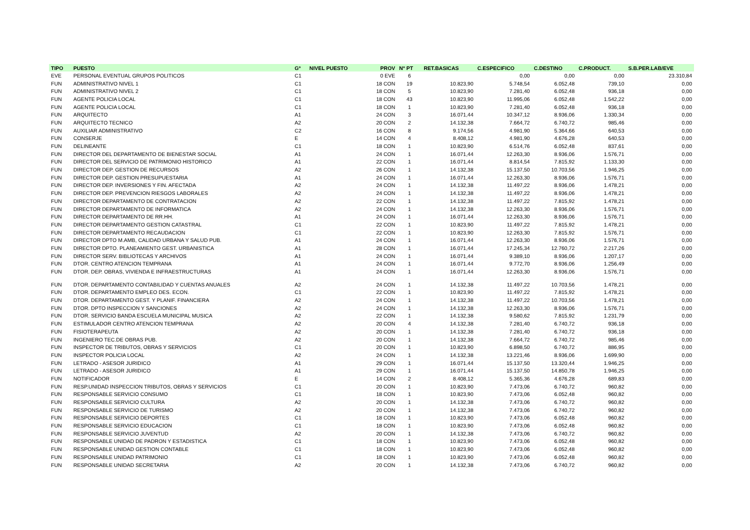| TIPO | PUESTO | Gº | NIVEL PUESTO | PROV | Nº PT | RET.BASICAS | C.ESPECIFICO | C.DESTINO | C.PRODUCT. | S.B.PER.LAB/EVE |
| --- | --- | --- | --- | --- | --- | --- | --- | --- | --- | --- |
| EVE | PERSONAL EVENTUAL GRUPOS POLITICOS | C1 | | 0 EVE | 6 | | 0,00 | 0,00 | 0,00 | 23.310,84 |
| FUN | ADMINISTRATIVO NIVEL 1 | C1 | | 18 CON | 19 | 10.823,90 | 5.748,54 | 6.052,48 | 739,10 | 0,00 |
| FUN | ADMINISTRATIVO NIVEL 2 | C1 | | 18 CON | 5 | 10.823,90 | 7.281,40 | 6.052,48 | 936,18 | 0,00 |
| FUN | AGENTE POLICIA LOCAL | C1 | | 18 CON | 43 | 10.823,90 | 11.995,06 | 6.052,48 | 1.542,22 | 0,00 |
| FUN | AGENTE POLICIA LOCAL | C1 | | 18 CON | 1 | 10.823,90 | 7.281,40 | 6.052,48 | 936,18 | 0,00 |
| FUN | ARQUITECTO | A1 | | 24 CON | 3 | 16.071,44 | 10.347,12 | 8.936,06 | 1.330,34 | 0,00 |
| FUN | ARQUITECTO TECNICO | A2 | | 20 CON | 2 | 14.132,38 | 7.664,72 | 6.740,72 | 985,46 | 0,00 |
| FUN | AUXILIAR ADMINISTRATIVO | C2 | | 16 CON | 8 | 9.174,56 | 4.981,90 | 5.364,66 | 640,53 | 0,00 |
| FUN | CONSERJE | E | | 14 CON | 4 | 8.408,12 | 4.981,90 | 4.676,28 | 640,53 | 0,00 |
| FUN | DELINEANTE | C1 | | 18 CON | 1 | 10.823,90 | 6.514,76 | 6.052,48 | 837,61 | 0,00 |
| FUN | DIRECTOR DEL DEPARTAMENTO DE BIENESTAR SOCIAL | A1 | | 24 CON | 1 | 16.071,44 | 12.263,30 | 8.936,06 | 1.576,71 | 0,00 |
| FUN | DIRECTOR DEL SERVICIO DE PATRIMONIO HISTORICO | A1 | | 22 CON | 1 | 16.071,44 | 8.814,54 | 7.815,92 | 1.133,30 | 0,00 |
| FUN | DIRECTOR DEP. GESTION DE RECURSOS | A2 | | 26 CON | 1 | 14.132,38 | 15.137,50 | 10.703,56 | 1.946,25 | 0,00 |
| FUN | DIRECTOR DEP. GESTION PRESUPUESTARIA | A1 | | 24 CON | 1 | 16.071,44 | 12.263,30 | 8.936,06 | 1.576,71 | 0,00 |
| FUN | DIRECTOR DEP. INVERSIONES Y FIN. AFECTADA | A2 | | 24 CON | 1 | 14.132,38 | 11.497,22 | 8.936,06 | 1.478,21 | 0,00 |
| FUN | DIRECTOR DEP. PREVENCION RIESGOS LABORALES | A2 | | 24 CON | 1 | 14.132,38 | 11.497,22 | 8.936,06 | 1.478,21 | 0,00 |
| FUN | DIRECTOR DEPARTAMENTO DE CONTRATACION | A2 | | 22 CON | 1 | 14.132,38 | 11.497,22 | 7.815,92 | 1.478,21 | 0,00 |
| FUN | DIRECTOR DEPARTAMENTO DE INFORMATICA | A2 | | 24 CON | 1 | 14.132,38 | 12.263,30 | 8.936,06 | 1.576,71 | 0,00 |
| FUN | DIRECTOR DEPARTAMENTO DE RR.HH. | A1 | | 24 CON | 1 | 16.071,44 | 12.263,30 | 8.936,06 | 1.576,71 | 0,00 |
| FUN | DIRECTOR DEPARTAMENTO GESTION CATASTRAL | C1 | | 22 CON | 1 | 10.823,90 | 11.497,22 | 7.815,92 | 1.478,21 | 0,00 |
| FUN | DIRECTOR DEPARTAMENTO RECAUDACION | C1 | | 22 CON | 1 | 10.823,90 | 12.263,30 | 7.815,92 | 1.576,71 | 0,00 |
| FUN | DIRECTOR DPTO M.AMB, CALIDAD URBANA Y SALUD PUB. | A1 | | 24 CON | 1 | 16.071,44 | 12.263,30 | 8.936,06 | 1.576,71 | 0,00 |
| FUN | DIRECTOR DPTO. PLANEAMIENTO GEST. URBANISTICA | A1 | | 28 CON | 1 | 16.071,44 | 17.245,34 | 12.760,72 | 2.217,26 | 0,00 |
| FUN | DIRECTOR SERV. BIBLIOTECAS Y ARCHIVOS | A1 | | 24 CON | 1 | 16.071,44 | 9.389,10 | 8.936,06 | 1.207,17 | 0,00 |
| FUN | DTOR. CENTRO ATENCION TEMPRANA | A1 | | 24 CON | 1 | 16.071,44 | 9.772,70 | 8.936,06 | 1.256,49 | 0,00 |
| FUN | DTOR. DEP. OBRAS, VIVIENDA E INFRAESTRUCTURAS | A1 | | 24 CON | 1 | 16.071,44 | 12.263,30 | 8.936,06 | 1.576,71 | 0,00 |
| FUN | DTOR. DEPARTAMENTO CONTABILIDAD Y CUENTAS ANUALES | A2 | | 24 CON | 1 | 14.132,38 | 11.497,22 | 10.703,56 | 1.478,21 | 0,00 |
| FUN | DTOR. DEPARTAMENTO EMPLEO DES. ECON. | C1 | | 22 CON | 1 | 10.823,90 | 11.497,22 | 7.815,92 | 1.478,21 | 0,00 |
| FUN | DTOR. DEPARTAMENTO GEST. Y PLANIF. FINANCIERA | A2 | | 24 CON | 1 | 14.132,38 | 11.497,22 | 10.703,56 | 1.478,21 | 0,00 |
| FUN | DTOR. DPTO INSPECCION Y SANCIONES | A2 | | 24 CON | 1 | 14.132,38 | 12.263,30 | 8.936,06 | 1.576,71 | 0,00 |
| FUN | DTOR. SERVICIO BANDA ESCUELA MUNICIPAL MUSICA | A2 | | 22 CON | 1 | 14.132,38 | 9.580,62 | 7.815,92 | 1.231,79 | 0,00 |
| FUN | ESTIMULADOR CENTRO ATENCION TEMPRANA | A2 | | 20 CON | 4 | 14.132,38 | 7.281,40 | 6.740,72 | 936,18 | 0,00 |
| FUN | FISIOTERAPEUTA | A2 | | 20 CON | 1 | 14.132,38 | 7.281,40 | 6.740,72 | 936,18 | 0,00 |
| FUN | INGENIERO TEC.DE OBRAS PUB. | A2 | | 20 CON | 1 | 14.132,38 | 7.664,72 | 6.740,72 | 985,46 | 0,00 |
| FUN | INSPECTOR DE TRIBUTOS, OBRAS Y SERVICIOS | C1 | | 20 CON | 1 | 10.823,90 | 6.898,50 | 6.740,72 | 886,95 | 0,00 |
| FUN | INSPECTOR POLICIA LOCAL | A2 | | 24 CON | 1 | 14.132,38 | 13.221,46 | 8.936,06 | 1.699,90 | 0,00 |
| FUN | LETRADO - ASESOR JURIDICO | A1 | | 29 CON | 1 | 16.071,44 | 15.137,50 | 13.320,44 | 1.946,25 | 0,00 |
| FUN | LETRADO - ASESOR JURIDICO | A1 | | 29 CON | 1 | 16.071,44 | 15.137,50 | 14.850,78 | 1.946,25 | 0,00 |
| FUN | NOTIFICADOR | E | | 14 CON | 2 | 8.408,12 | 5.365,36 | 4.676,28 | 689,83 | 0,00 |
| FUN | RESP.UNIDAD INSPECCION TRIBUTOS, OBRAS Y SERVICIOS | C1 | | 20 CON | 1 | 10.823,90 | 7.473,06 | 6.740,72 | 960,82 | 0,00 |
| FUN | RESPONSABLE SERVICIO CONSUMO | C1 | | 18 CON | 1 | 10.823,90 | 7.473,06 | 6.052,48 | 960,82 | 0,00 |
| FUN | RESPONSABLE SERVICIO CULTURA | A2 | | 20 CON | 1 | 14.132,38 | 7.473,06 | 6.740,72 | 960,82 | 0,00 |
| FUN | RESPONSABLE SERVICIO DE TURISMO | A2 | | 20 CON | 1 | 14.132,38 | 7.473,06 | 6.740,72 | 960,82 | 0,00 |
| FUN | RESPONSABLE SERVICIO DEPORTES | C1 | | 18 CON | 1 | 10.823,90 | 7.473,06 | 6.052,48 | 960,82 | 0,00 |
| FUN | RESPONSABLE SERVICIO EDUCACION | C1 | | 18 CON | 1 | 10.823,90 | 7.473,06 | 6.052,48 | 960,82 | 0,00 |
| FUN | RESPONSABLE SERVICIO JUVENTUD | A2 | | 20 CON | 1 | 14.132,38 | 7.473,06 | 6.740,72 | 960,82 | 0,00 |
| FUN | RESPONSABLE UNIDAD DE PADRON Y ESTADISTICA | C1 | | 18 CON | 1 | 10.823,90 | 7.473,06 | 6.052,48 | 960,82 | 0,00 |
| FUN | RESPONSABLE UNIDAD GESTION CONTABLE | C1 | | 18 CON | 1 | 10.823,90 | 7.473,06 | 6.052,48 | 960,82 | 0,00 |
| FUN | RESPONSABLE UNIDAD PATRIMONIO | C1 | | 18 CON | 1 | 10.823,90 | 7.473,06 | 6.052,48 | 960,82 | 0,00 |
| FUN | RESPONSABLE UNIDAD SECRETARIA | A2 | | 20 CON | 1 | 14.132,38 | 7.473,06 | 6.740,72 | 960,82 | 0,00 |